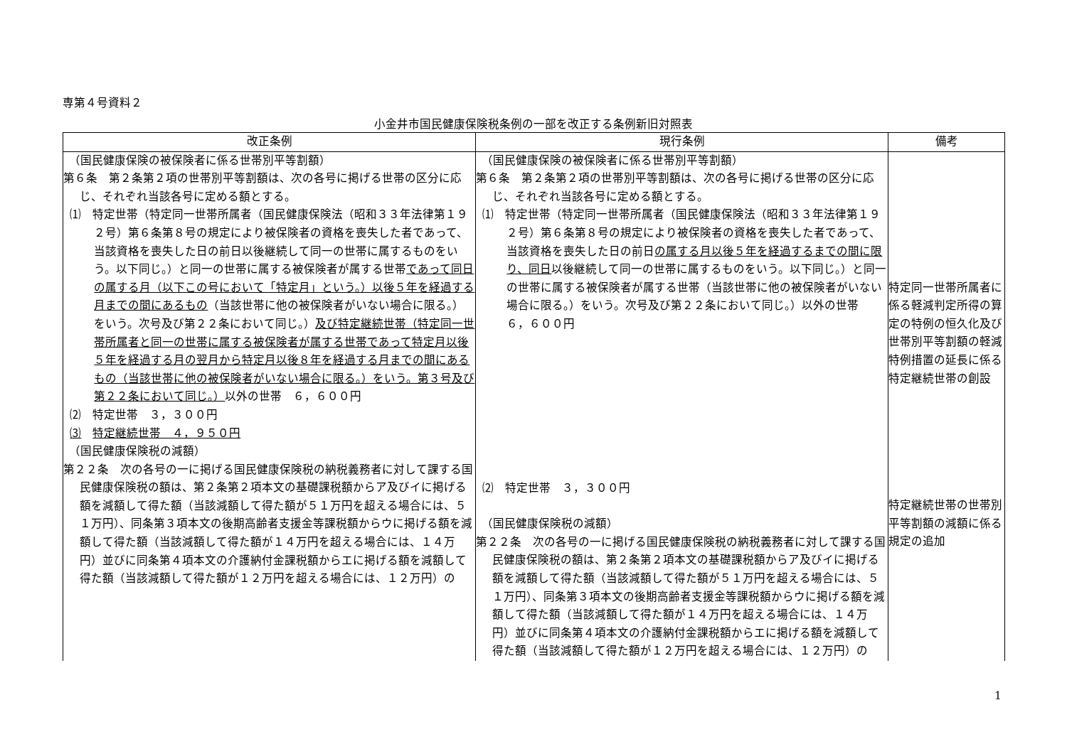専第４号資料２
小金井市国民健康保険税条例の一部を改正する条例新旧対照表
| 改正条例 | 現行条例 | 備考 |
| --- | --- | --- |
| （国民健康保険の被保険者に係る世帯別平等割額） 第６条 第２条第２項の世帯別平等割額は、次の各号に掲げる世帯の区分に応じ、それぞれ当該各号に定める額とする。 ⑴ 特定世帯（特定同一世帯所属者（国民健康保険法（昭和３３年法律第１９２号）第６条第８号の規定により被保険者の資格を喪失した者であって、当該資格を喪失した日の前日以後継続して同一の世帯に属するものをいう。以下同じ。）と同一の世帯に属する被保険者が属する世帯 であって同日の属する月（以下この号において「特定月」という。）以後５年を経過する月までの間にあるもの （当該世帯に他の被保険者がいない場合に限る。）をいう。次号及び第２２条において同じ。） 及び特定継続世帯（特定同一世帯所属者と同一の世帯に属する被保険者が属する世帯であって特定月以後５年を経過する月の翌月から特定月以後８年を経過する月までの間にあるもの（当該世帯に他の被保険者がいない場合に限る。）をいう。第３号及び第２２条において同じ。） 以外の世帯 ６，６００円 ⑵ 特定世帯 ３，３００円 ⑶ 特定継続世帯 ４，９５０円 （国民健康保険税の減額） 第２２条 次の各号の一に掲げる国民健康保険税の納税義務者に対して課する国民健康保険税の額は、第２条第２項本文の基礎課税額からア及びイに掲げる額を減額して得た額（当該減額して得た額が５１万円を超える場合には、５１万円）、同条第３項本文の後期高齢者支援金等課税額からウに掲げる額を減額して得た額（当該減額して得た額が１４万円を超える場合には、１４万円）並びに同条第４項本文の介護納付金課税額からエに掲げる額を減額して得た額（当該減額して得た額が１２万円を超える場合には、１２万円）の | （国民健康保険の被保険者に係る世帯別平等割額） 第６条 第２条第２項の世帯別平等割額は、次の各号に掲げる世帯の区分に応じ、それぞれ当該各号に定める額とする。 ⑴ 特定世帯（特定同一世帯所属者（国民健康保険法（昭和３３年法律第１９２号）第６条第８号の規定により被保険者の資格を喪失した者であって、当該資格を喪失した日の前日 の属する月以後５年を経過するまでの間に限り、同日 以後継続して同一の世帯に属するものをいう。以下同じ。）と同一の世帯に属する被保険者が属する世帯（当該世帯に他の被保険者がいない場合に限る。）をいう。次号及び第２２条において同じ。）以外の世帯 ６，６００円 ⑵ 特定世帯 ３，３００円 （国民健康保険税の減額） 第２２条 次の各号の一に掲げる国民健康保険税の納税義務者に対して課する国民健康保険税の額は、第２条第２項本文の基礎課税額からア及びイに掲げる額を減額して得た額（当該減額して得た額が５１万円を超える場合には、５１万円）、同条第３項本文の後期高齢者支援金等課税額からウに掲げる額を減額して得た額（当該減額して得た額が１４万円を超える場合には、１４万円）並びに同条第４項本文の介護納付金課税額からエに掲げる額を減額して得た額（当該減額して得た額が１２万円を超える場合には、１２万円）の | 特定同一世帯所属者に係る軽減判定所得の算定の特例の恒久化及び世帯別平等割額の軽減特例措置の延長に係る特定継続世帯の創設 特定継続世帯の世帯別平等割額の減額に係る規定の追加 |
1